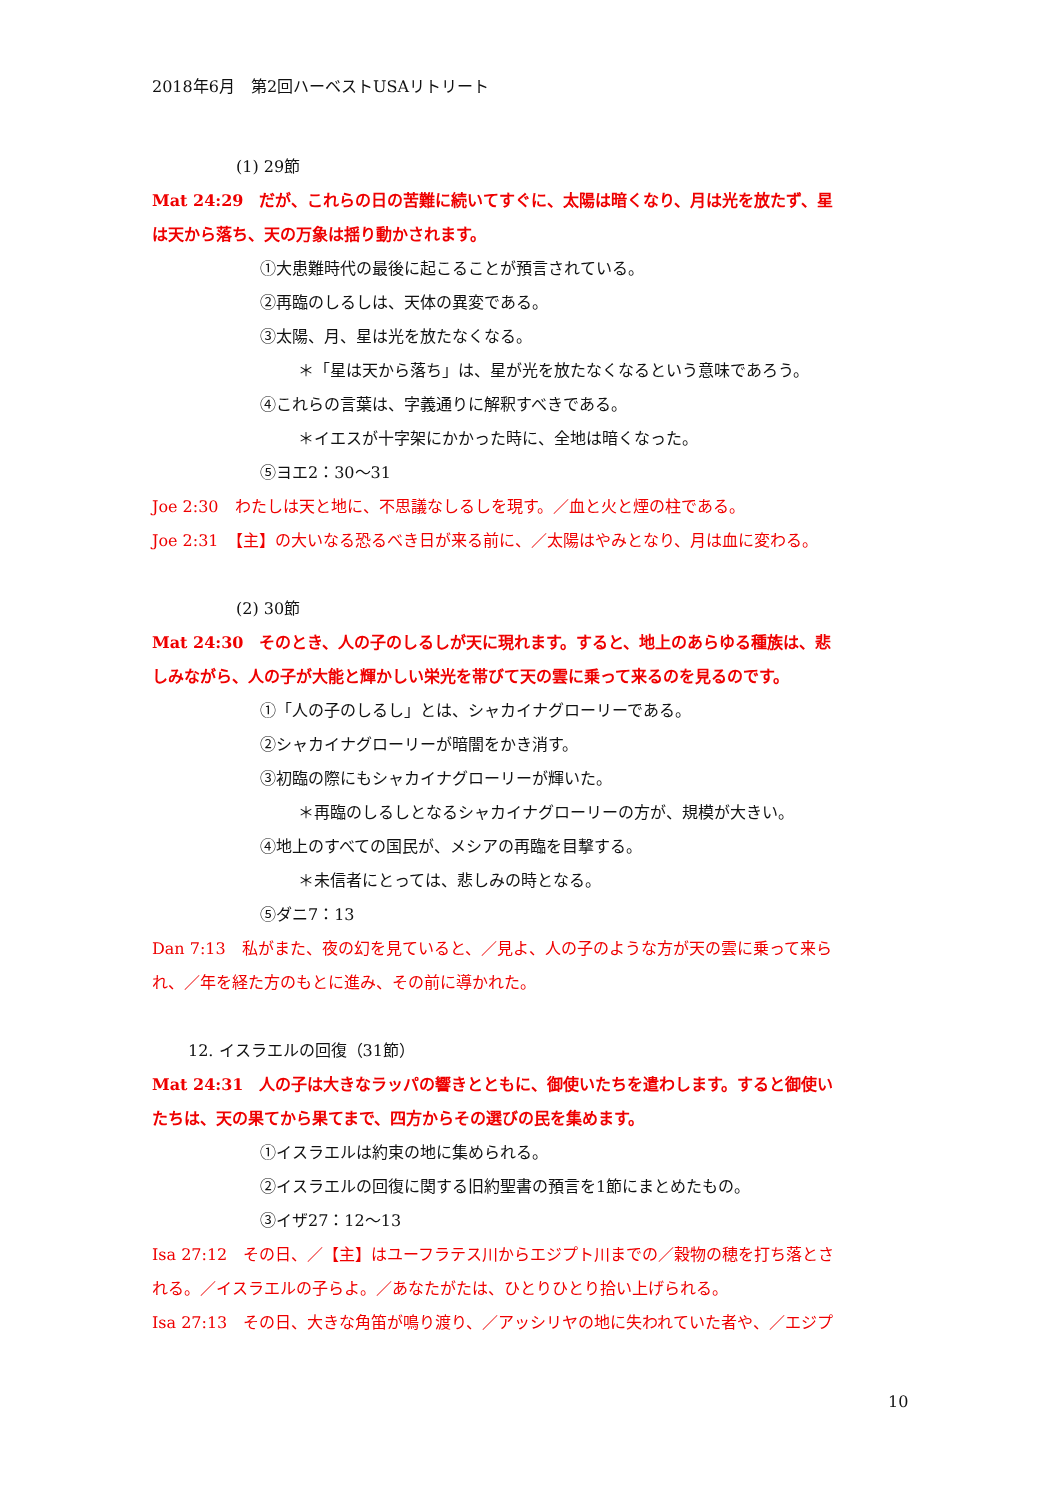2018年6月　第2回ハーベストUSAリトリート
(1) 29節
Mat 24:29　だが、これらの日の苦難に続いてすぐに、太陽は暗くなり、月は光を放たず、星
は天から落ち、天の万象は揺り動かされます。
①大患難時代の最後に起こることが預言されている。
②再臨のしるしは、天体の異変である。
③太陽、月、星は光を放たなくなる。
＊「星は天から落ち」は、星が光を放たなくなるという意味であろう。
④これらの言葉は、字義通りに解釈すべきである。
＊イエスが十字架にかかった時に、全地は暗くなった。
⑤ヨエ2：30～31
Joe 2:30　わたしは天と地に、不思議なしるしを現す。／血と火と煙の柱である。
Joe 2:31　【主】の大いなる恐るべき日が来る前に、／太陽はやみとなり、月は血に変わる。
(2) 30節
Mat 24:30　そのとき、人の子のしるしが天に現れます。すると、地上のあらゆる種族は、悲
しみながら、人の子が大能と輝かしい栄光を帯びて天の雲に乗って来るのを見るのです。
①「人の子のしるし」とは、シャカイナグローリーである。
②シャカイナグローリーが暗闇をかき消す。
③初臨の際にもシャカイナグローリーが輝いた。
＊再臨のしるしとなるシャカイナグローリーの方が、規模が大きい。
④地上のすべての国民が、メシアの再臨を目撃する。
＊未信者にとっては、悲しみの時となる。
⑤ダニ7：13
Dan 7:13　私がまた、夜の幻を見ていると、／見よ、人の子のような方が天の雲に乗って来ら
れ、／年を経た方のもとに進み、その前に導かれた。
12. イスラエルの回復（31節）
Mat 24:31　人の子は大きなラッパの響きとともに、御使いたちを遣わします。すると御使い
たちは、天の果てから果てまで、四方からその選びの民を集めます。
①イスラエルは約束の地に集められる。
②イスラエルの回復に関する旧約聖書の預言を1節にまとめたもの。
③イザ27：12～13
Isa 27:12　その日、／【主】はユーフラテス川からエジプト川までの／穀物の穂を打ち落とさ
れる。／イスラエルの子らよ。／あなたがたは、ひとりひとり拾い上げられる。
Isa 27:13　その日、大きな角笛が鳴り渡り、／アッシリヤの地に失われていた者や、／エジプ
10